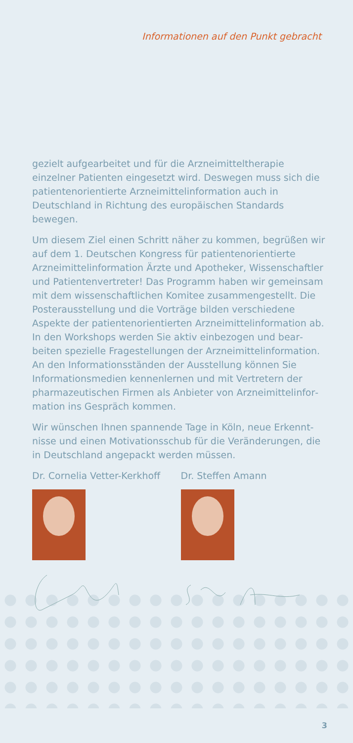Informationen auf den Punkt gebracht
gezielt aufgearbeitet und für die Arzneimitteltherapie einzelner Patienten eingesetzt wird. Deswegen muss sich die patienten­orientierte Arzneimittelinformation auch in Deutschland in Richtung des europäischen Standards bewegen.
Um diesem Ziel einen Schritt näher zu kommen, begrüßen wir auf dem 1. Deutschen Kongress für patientenorientierte Arzneimittelinformation Ärzte und Apotheker, Wissenschaft­ler und Patientenvertreter! Das Programm haben wir gemein­sam mit dem wissenschaftlichen Komitee zusammengestellt. Die Posterausstellung und die Vorträge bilden verschiedene Aspekte der patientenorientierten Arzneimittelinformation ab. In den Workshops werden Sie aktiv einbezogen und bear­beiten spezielle Fragestellungen der Arzneimittelinformation. An den Informationsständen der Ausstellung können Sie Informationsmedien kennenlernen und mit Vertretern der pharmazeutischen Firmen als Anbieter von Arzneimittelinfor­mation ins Gespräch kommen.
Wir wünschen Ihnen spannende Tage in Köln, neue Erkennt­nisse und einen Motivationsschub für die Veränderungen, die in Deutschland angepackt werden müssen.
Dr. Cornelia Vetter-Kerkhoff Dr. Steffen Amann
3